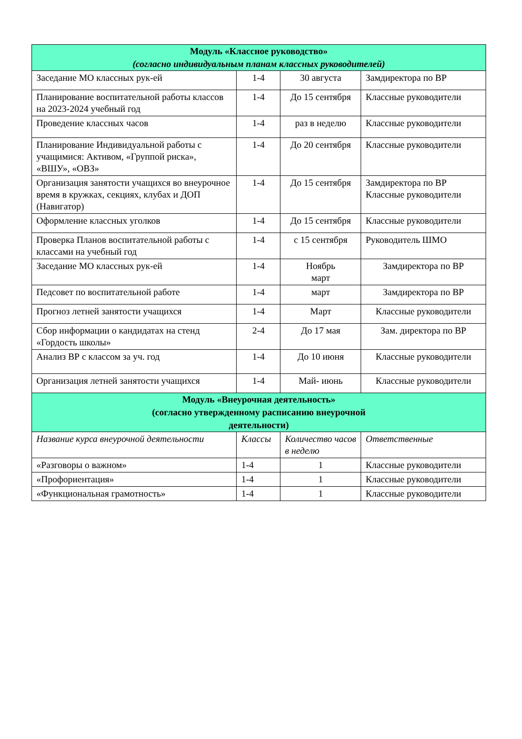| Модуль «Классное руководство» (согласно индивидуальным планам классных руководителей) | | | |
| --- | --- | --- | --- |
| Заседание МО классных рук-ей | 1-4 | 30 августа | Замдиректора по ВР |
| Планирование воспитательной работы классов на 2023-2024 учебный год | 1-4 | До 15 сентября | Классные руководители |
| Проведение классных часов | 1-4 | раз в неделю | Классные руководители |
| Планирование Индивидуальной работы с учащимися: Активом, «Группой риска», «ВШУ», «ОВЗ» | 1-4 | До 20 сентября | Классные руководители |
| Организация занятости учащихся во внеурочное время в кружках, секциях, клубах и ДОП (Навигатор) | 1-4 | До 15 сентября | Замдиректора по ВР Классные руководители |
| Оформление классных уголков | 1-4 | До 15 сентября | Классные руководители |
| Проверка Планов воспитательной работы с классами на учебный год | 1-4 | с 15 сентября | Руководитель ШМО |
| Заседание МО классных рук-ей | 1-4 | Ноябрь март | Замдиректора по ВР |
| Педсовет по воспитательной работе | 1-4 | март | Замдиректора по ВР |
| Прогноз летней занятости учащихся | 1-4 | Март | Классные руководители |
| Сбор информации о кандидатах на стенд «Гордость школы» | 2-4 | До 17 мая | Зам. директора по ВР |
| Анализ ВР с классом за уч. год | 1-4 | До 10 июня | Классные руководители |
| Организация летней занятости учащихся | 1-4 | Май- июнь | Классные руководители |
| Модуль «Внеурочная деятельность» (согласно утвержденному расписанию внеурочной деятельности) | | | |
| Название курса внеурочной деятельности | Классы | Количество часов в неделю | Ответственные |
| «Разговоры о важном» | 1-4 | 1 | Классные руководители |
| «Профориентация» | 1-4 | 1 | Классные руководители |
| «Функциональная грамотность» | 1-4 | 1 | Классные руководители |